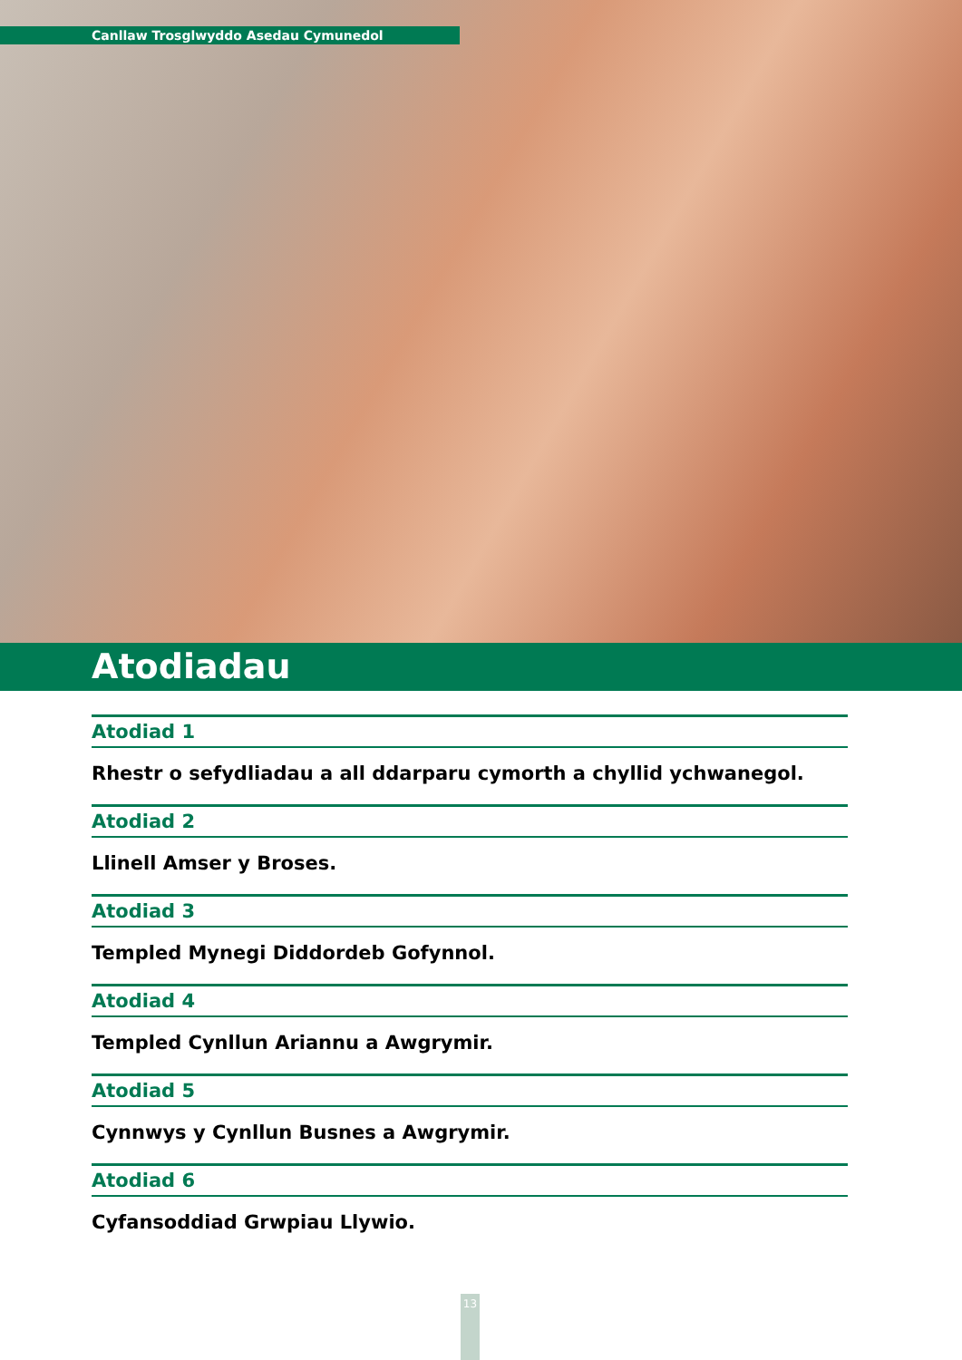Canllaw Trosglwyddo Asedau Cymunedol
Atodiadau
Atodiad 1
Rhestr o sefydliadau a all ddarparu cymorth a chyllid ychwanegol.
Atodiad 2
Llinell Amser y Broses.
Atodiad 3
Templed Mynegi Diddordeb Gofynnol.
Atodiad 4
Templed Cynllun Ariannu a Awgrymir.
Atodiad 5
Cynnwys y Cynllun Busnes a Awgrymir.
Atodiad 6
Cyfansoddiad Grwpiau Llywio.
13